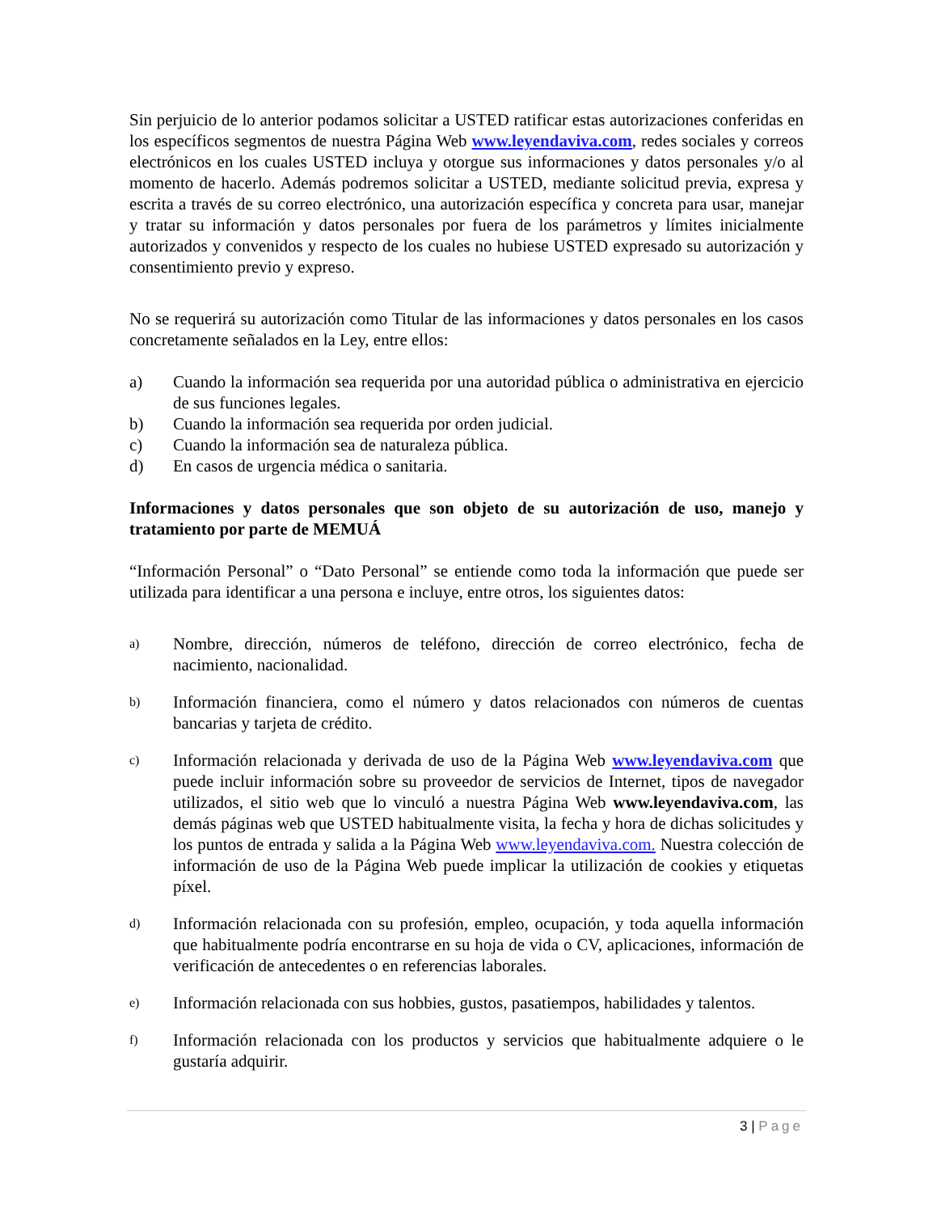Sin perjuicio de lo anterior podamos solicitar a USTED ratificar estas autorizaciones conferidas en los específicos segmentos de nuestra Página Web www.leyendaviva.com, redes sociales y correos electrónicos en los cuales USTED incluya y otorgue sus informaciones y datos personales y/o al momento de hacerlo. Además podremos solicitar a USTED, mediante solicitud previa, expresa y escrita a través de su correo electrónico, una autorización específica y concreta para usar, manejar y tratar su información y datos personales por fuera de los parámetros y límites inicialmente autorizados y convenidos y respecto de los cuales no hubiese USTED expresado su autorización y consentimiento previo y expreso.
No se requerirá su autorización como Titular de las informaciones y datos personales en los casos concretamente señalados en la Ley, entre ellos:
a) Cuando la información sea requerida por una autoridad pública o administrativa en ejercicio de sus funciones legales.
b) Cuando la información sea requerida por orden judicial.
c) Cuando la información sea de naturaleza pública.
d) En casos de urgencia médica o sanitaria.
Informaciones y datos personales que son objeto de su autorización de uso, manejo y tratamiento por parte de MEMUÁ
“Información Personal” o “Dato Personal” se entiende como toda la información que puede ser utilizada para identificar a una persona e incluye, entre otros, los siguientes datos:
a)
Nombre, dirección, números de teléfono, dirección de correo electrónico, fecha de nacimiento, nacionalidad.
b)
Información financiera, como el número y datos relacionados con números de cuentas bancarias y tarjeta de crédito.
c)
Información relacionada y derivada de uso de la Página Web www.leyendaviva.com que puede incluir información sobre su proveedor de servicios de Internet, tipos de navegador utilizados, el sitio web que lo vinculó a nuestra Página Web www.leyendaviva.com, las demás páginas web que USTED habitualmente visita, la fecha y hora de dichas solicitudes y los puntos de entrada y salida a la Página Web www.leyendaviva.com. Nuestra colección de información de uso de la Página Web puede implicar la utilización de cookies y etiquetas píxel.
d)
Información relacionada con su profesión, empleo, ocupación, y toda aquella información que habitualmente podría encontrarse en su hoja de vida o CV, aplicaciones, información de verificación de antecedentes o en referencias laborales.
e)
Información relacionada con sus hobbies, gustos, pasatiempos, habilidades y talentos.
f)
Información relacionada con los productos y servicios que habitualmente adquiere o le gustaría adquirir.
3 | Page